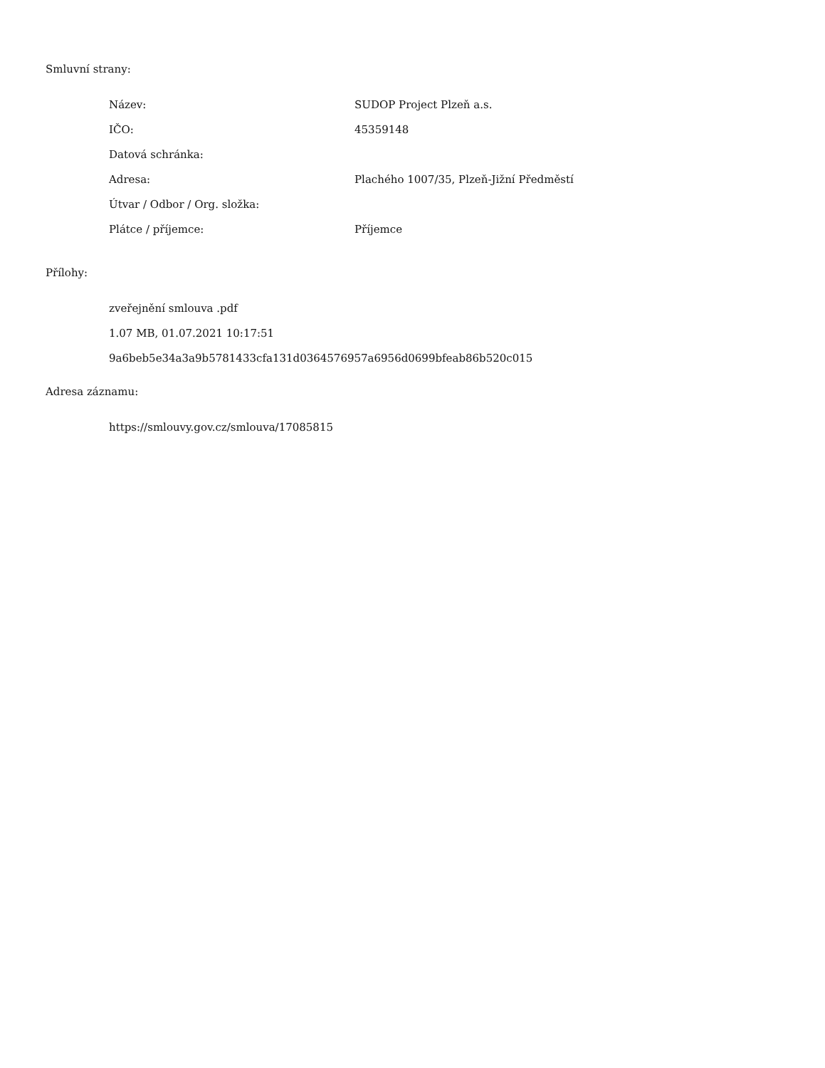Smluvní strany:
| Název: | SUDOP Project Plzeň a.s. |
| IČO: | 45359148 |
| Datová schránka: | |
| Adresa: | Plachého 1007/35, Plzeň-Jižní Předměstí |
| Útvar / Odbor / Org. složka: | |
| Plátce / příjemce: | Příjemce |
Přílohy:
zveřejnění smlouva .pdf
1.07 MB, 01.07.2021 10:17:51
9a6beb5e34a3a9b5781433cfa131d0364576957a6956d0699bfeab86b520c015
Adresa záznamu:
https://smlouvy.gov.cz/smlouva/17085815